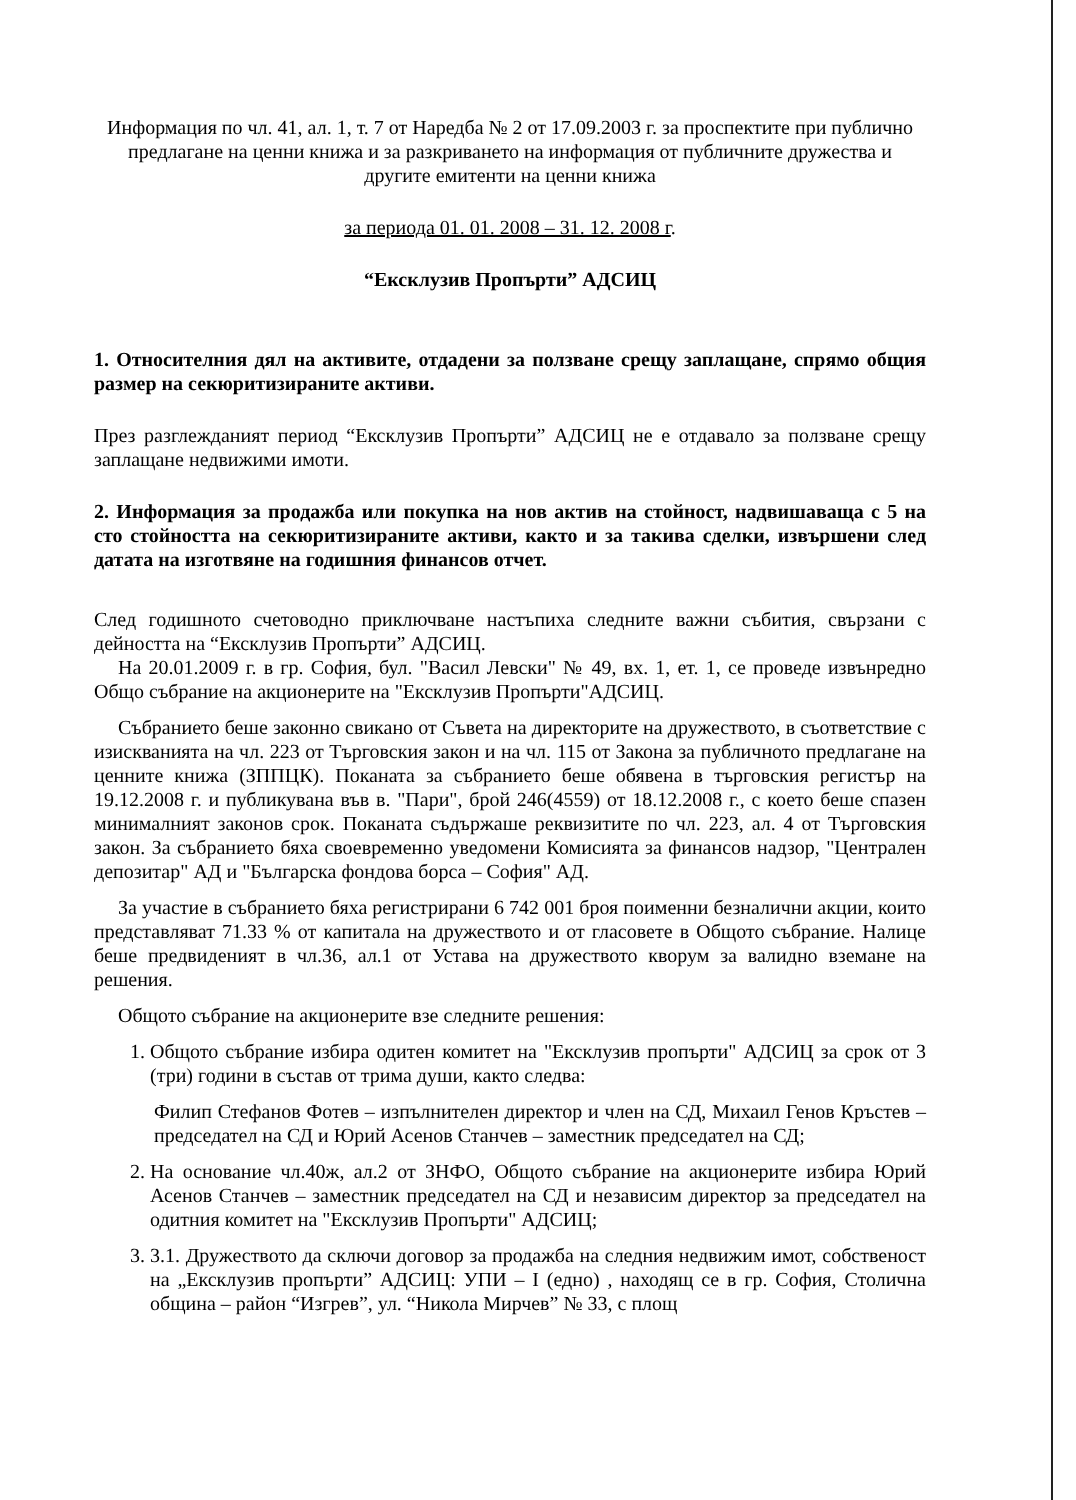Информация по чл. 41, ал. 1, т. 7 от Наредба № 2 от 17.09.2003 г. за проспектите при публично предлагане на ценни книжа и за разкриването на информация от публичните дружества и другите емитенти на ценни книжа
за периода 01. 01. 2008 – 31. 12. 2008 г.
“Ексклузив Пропърти” АДСИЦ
1. Относителния дял на активите, отдадени за ползване срещу заплащане, спрямо общия размер на секюритизираните активи.
През разглежданият период “Ексклузив Пропърти” АДСИЦ не е отдавало за ползване срещу заплащане недвижими имоти.
2. Информация за продажба или покупка на нов актив на стойност, надвишаваща с 5 на сто стойността на секюритизираните активи, както и за такива сделки, извършени след датата на изготвяне на годишния финансов отчет.
След годишното счетоводно приключване настъпиха следните важни събития, свързани с дейността на “Ексклузив Пропърти” АДСИЦ.
На 20.01.2009 г. в гр. София, бул. "Васил Левски" № 49, вх. 1, ет. 1, се проведе извънредно Общо събрание на акционерите на "Ексклузив Пропърти"АДСИЦ.
Събранието беше законно свикано от Съвета на директорите на дружеството, в съответствие с изискванията на чл. 223 от Търговския закон и на чл. 115 от Закона за публичното предлагане на ценните книжа (ЗППЦК). Поканата за събранието беше обявена в търговския регистър на 19.12.2008 г. и публикувана във в. "Пари", брой 246(4559) от 18.12.2008 г., с което беше спазен минималният законов срок. Поканата съдържаше реквизитите по чл. 223, ал. 4 от Търговския закон. За събранието бяха своевременно уведомени Комисията за финансов надзор, "Централен депозитар" АД и "Българска фондова борса – София" АД.
За участие в събранието бяха регистрирани 6 742 001 броя поименни безналични акции, които представляват 71.33 % от капитала на дружеството и от гласовете в Общото събрание. Налице беше предвиденият в чл.36, ал.1 от Устава на дружеството кворум за валидно вземане на решения.
Общото събрание на акционерите взе следните решения:
1. Общото събрание избира одитен комитет на "Ексклузив пропърти" АДСИЦ за срок от 3 (три) години в състав от трима души, както следва:
Филип Стефанов Фотев – изпълнителен директор и член на СД, Михаил Генов Кръстев – председател на СД и Юрий Асенов Станчев – заместник председател на СД;
2. На основание чл.40ж, ал.2 от ЗНФО, Общото събрание на акционерите избира Юрий Асенов Станчев – заместник председател на СД и независим директор за председател на одитния комитет на "Ексклузив Пропърти" АДСИЦ;
3. 3.1. Дружеството да сключи договор за продажба на следния недвижим имот, собственост на „Ексклузив пропърти” АДСИЦ: УПИ – I (едно) , находящ се в гр. София, Столична община – район “Изгрев”, ул. “Никола Мирчев” № 33, с площ